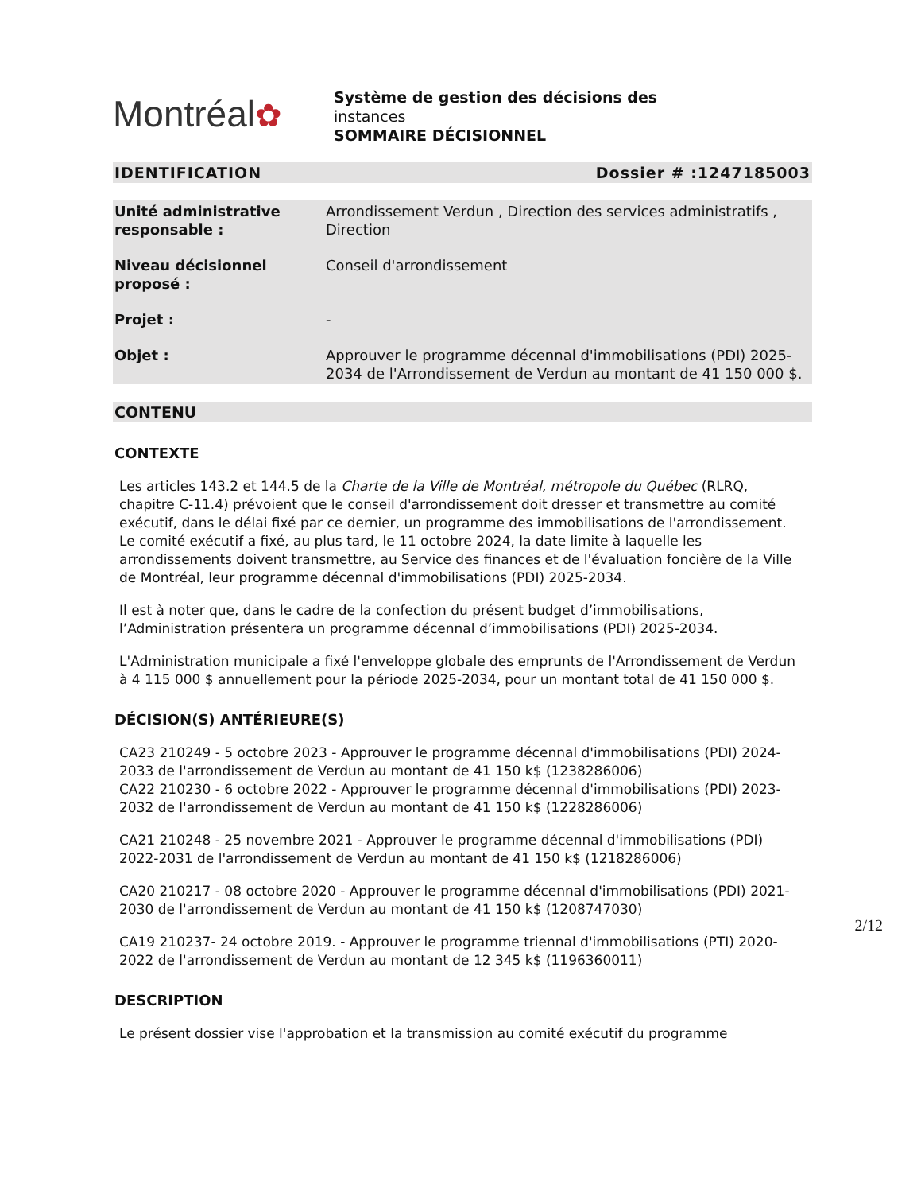Montréal✿
Système de gestion des décisions des
instances
SOMMAIRE DÉCISIONNEL
IDENTIFICATION Dossier # :1247185003
| Unité administrative responsable : | Arrondissement Verdun , Direction des services administratifs , Direction |
| Niveau décisionnel proposé : | Conseil d'arrondissement |
| Projet : | - |
| Objet : | Approuver le programme décennal d'immobilisations (PDI) 2025-2034 de l'Arrondissement de Verdun au montant de 41 150 000 $. |
CONTENU
CONTEXTE
Les articles 143.2 et 144.5 de la Charte de la Ville de Montréal, métropole du Québec (RLRQ, chapitre C-11.4) prévoient que le conseil d'arrondissement doit dresser et transmettre au comité exécutif, dans le délai fixé par ce dernier, un programme des immobilisations de l'arrondissement.
Le comité exécutif a fixé, au plus tard, le 11 octobre 2024, la date limite à laquelle les arrondissements doivent transmettre, au Service des finances et de l'évaluation foncière de la Ville de Montréal, leur programme décennal d'immobilisations (PDI) 2025-2034.
Il est à noter que, dans le cadre de la confection du présent budget d’immobilisations, l’Administration présentera un programme décennal d’immobilisations (PDI) 2025-2034.
L'Administration municipale a fixé l'enveloppe globale des emprunts de l'Arrondissement de Verdun à 4 115 000 $ annuellement pour la période 2025-2034, pour un montant total de 41 150 000 $.
DÉCISION(S) ANTÉRIEURE(S)
CA23 210249 - 5 octobre 2023 - Approuver le programme décennal d'immobilisations (PDI) 2024-2033 de l'arrondissement de Verdun au montant de 41 150 k$ (1238286006)
CA22 210230 - 6 octobre 2022 - Approuver le programme décennal d'immobilisations (PDI) 2023-2032 de l'arrondissement de Verdun au montant de 41 150 k$ (1228286006)
CA21 210248 - 25 novembre 2021 - Approuver le programme décennal d'immobilisations (PDI) 2022-2031 de l'arrondissement de Verdun au montant de 41 150 k$ (1218286006)
CA20 210217 - 08 octobre 2020 - Approuver le programme décennal d'immobilisations (PDI) 2021-2030 de l'arrondissement de Verdun au montant de 41 150 k$ (1208747030)
CA19 210237- 24 octobre 2019. - Approuver le programme triennal d'immobilisations (PTI) 2020-2022 de l'arrondissement de Verdun au montant de 12 345 k$ (1196360011)
DESCRIPTION
Le présent dossier vise l'approbation et la transmission au comité exécutif du programme
2/12